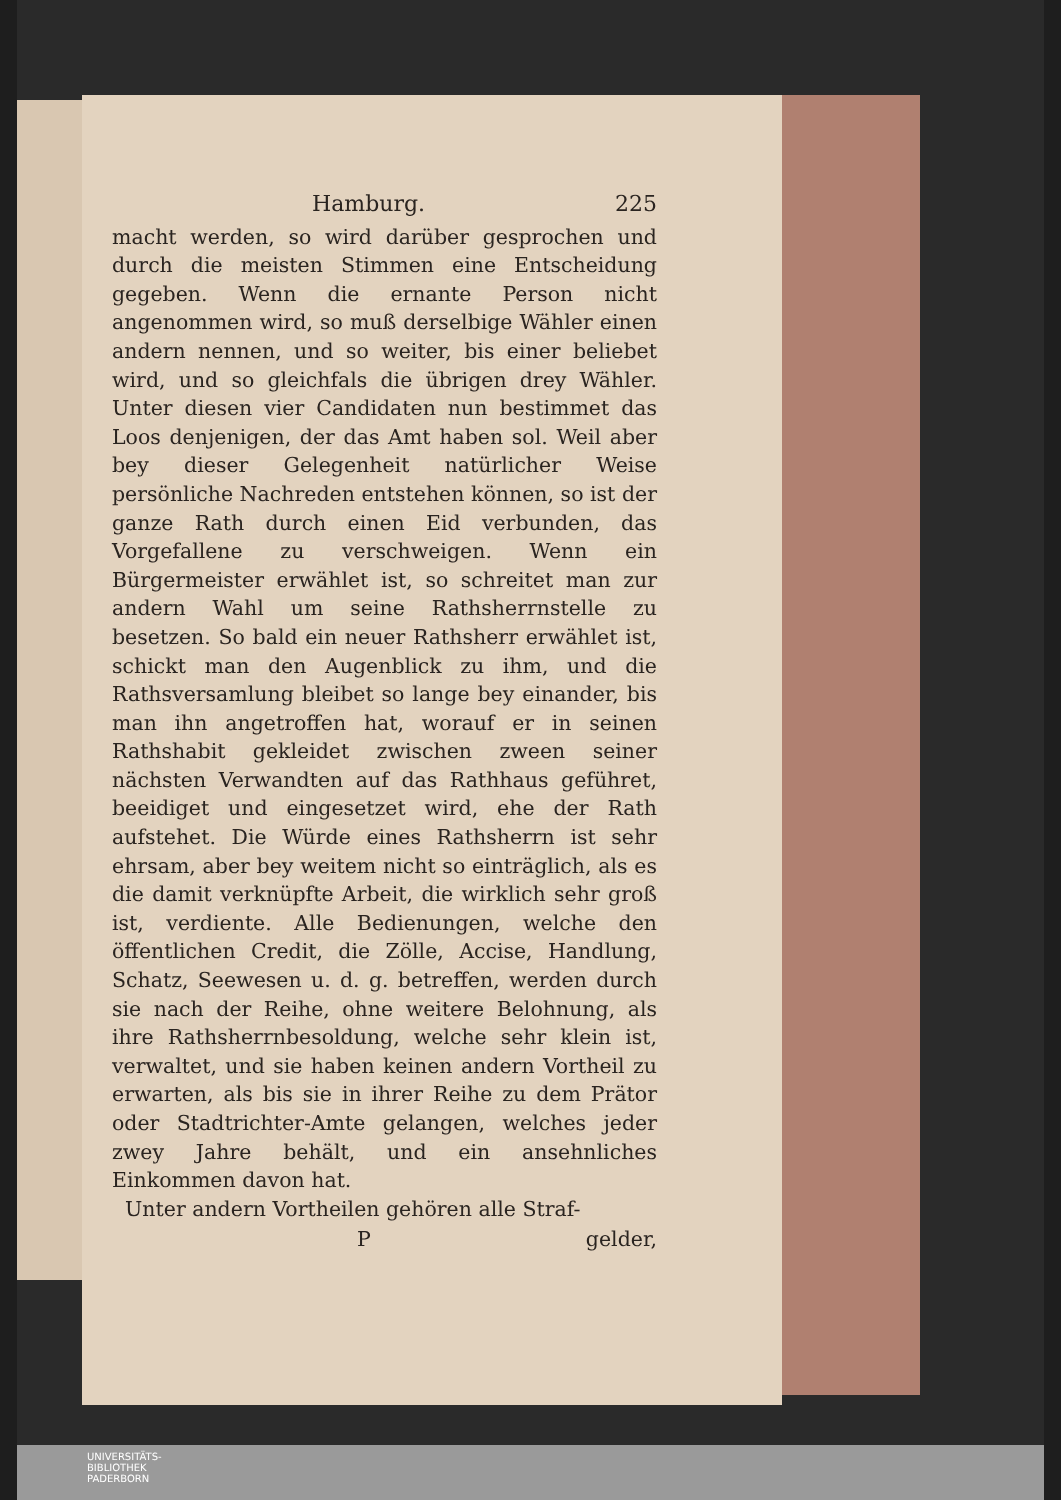Hamburg. 225
macht werden, so wird darüber gesprochen und durch die meisten Stimmen eine Entscheidung gegeben. Wenn die ernante Person nicht angenommen wird, so muß derselbige Wähler einen andern nennen, und so weiter, bis einer beliebet wird, und so gleichfals die übrigen drey Wähler. Unter diesen vier Candidaten nun bestimmet das Loos denjenigen, der das Amt haben sol. Weil aber bey dieser Gelegenheit natürlicher Weise persönliche Nachreden entstehen können, so ist der ganze Rath durch einen Eid verbunden, das Vorgefallene zu verschweigen. Wenn ein Bürgermeister erwählet ist, so schreitet man zur andern Wahl um seine Rathsherrnstelle zu besetzen. So bald ein neuer Rathsherr erwählet ist, schickt man den Augenblick zu ihm, und die Rathsversamlung bleibet so lange bey einander, bis man ihn angetroffen hat, worauf er in seinen Rathshabit gekleidet zwischen zween seiner nächsten Verwandten auf das Rathhaus geführet, beeidiget und eingesetzet wird, ehe der Rath aufstehet. Die Würde eines Rathsherrn ist sehr ehrsam, aber bey weitem nicht so einträglich, als es die damit verknüpfte Arbeit, die wirklich sehr groß ist, verdiente. Alle Bedienungen, welche den öffentlichen Credit, die Zölle, Accise, Handlung, Schatz, Seewesen u. d. g. betreffen, werden durch sie nach der Reihe, ohne weitere Belohnung, als ihre Rathsherrnbesoldung, welche sehr klein ist, verwaltet, und sie haben keinen andern Vortheil zu erwarten, als bis sie in ihrer Reihe zu dem Prätor oder Stadtrichter-Amte gelangen, welches jeder zwey Jahre behält, und ein ansehnliches Einkommen davon hat.
Unter andern Vortheilen gehören alle Straf-
Pgelder,
UNIVERSITÄTS-
BIBLIOTHEK
PADERBORN